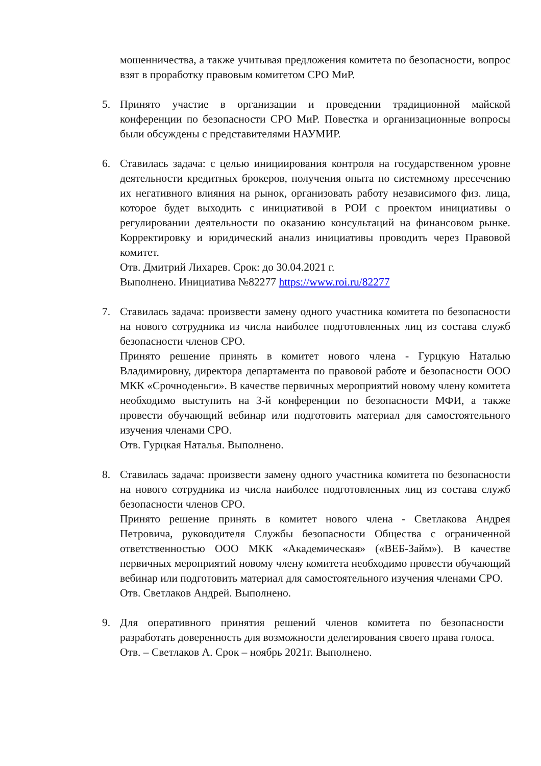мошенничества, а также учитывая предложения комитета по безопасности, вопрос взят в проработку правовым комитетом СРО МиР.
5. Принято участие в организации и проведении традиционной майской конференции по безопасности СРО МиР. Повестка и организационные вопросы были обсуждены с представителями НАУМИР.
6. Ставилась задача: с целью инициирования контроля на государственном уровне деятельности кредитных брокеров, получения опыта по системному пресечению их негативного влияния на рынок, организовать работу независимого физ. лица, которое будет выходить с инициативой в РОИ с проектом инициативы о регулировании деятельности по оказанию консультаций на финансовом рынке. Корректировку и юридический анализ инициативы проводить через Правовой комитет.
Отв. Дмитрий Лихарев. Срок: до 30.04.2021 г.
Выполнено. Инициатива №82277 https://www.roi.ru/82277
7. Ставилась задача: произвести замену одного участника комитета по безопасности на нового сотрудника из числа наиболее подготовленных лиц из состава служб безопасности членов СРО.
Принято решение принять в комитет нового члена - Гурцкую Наталью Владимировну, директора департамента по правовой работе и безопасности ООО МКК «Срочноденьги». В качестве первичных мероприятий новому члену комитета необходимо выступить на 3-й конференции по безопасности МФИ, а также провести обучающий вебинар или подготовить материал для самостоятельного изучения членами СРО.
Отв. Гурцкая Наталья. Выполнено.
8. Ставилась задача: произвести замену одного участника комитета по безопасности на нового сотрудника из числа наиболее подготовленных лиц из состава служб безопасности членов СРО.
Принято решение принять в комитет нового члена - Светлакова Андрея Петровича, руководителя Службы безопасности Общества с ограниченной ответственностью ООО МКК «Академическая» («ВЕБ-Займ»). В качестве первичных мероприятий новому члену комитета необходимо провести обучающий вебинар или подготовить материал для самостоятельного изучения членами СРО.
Отв. Светлаков Андрей. Выполнено.
9. Для оперативного принятия решений членов комитета по безопасности разработать доверенность для возможности делегирования своего права голоса.
Отв. – Светлаков А. Срок – ноябрь 2021г. Выполнено.